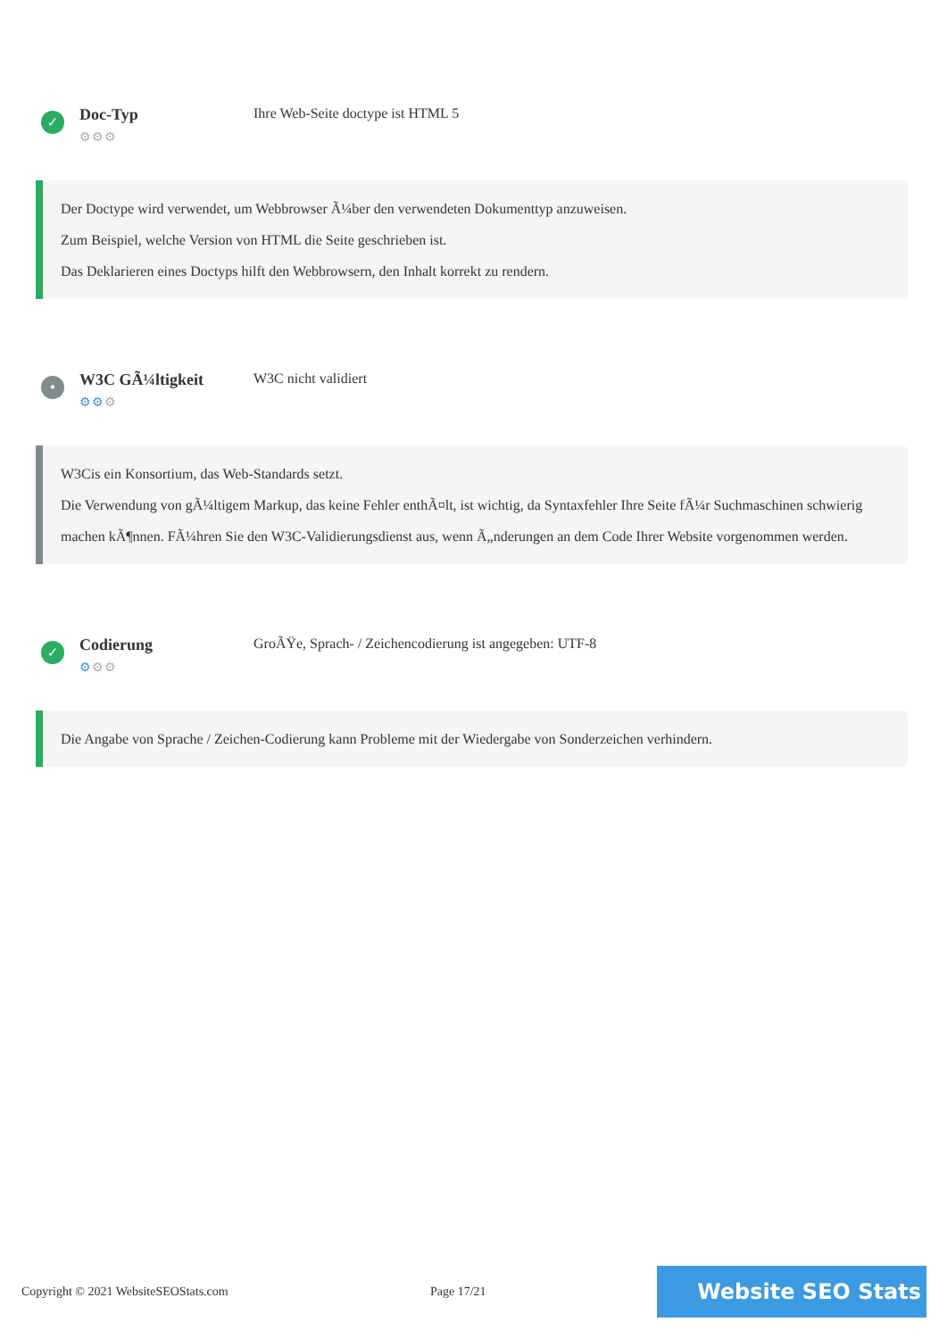✓
Doc-Typ
⚙⚙⚙
Ihre Web-Seite doctype ist HTML 5
Der Doctype wird verwendet, um Webbrowser Ã¼ber den verwendeten Dokumenttyp anzuweisen.
Zum Beispiel, welche Version von HTML die Seite geschrieben ist.
Das Deklarieren eines Doctyps hilft den Webbrowsern, den Inhalt korrekt zu rendern.
•
W3C GÃ¼ltigkeit
⚙⚙⚙
W3C nicht validiert
W3Cis ein Konsortium, das Web-Standards setzt.
Die Verwendung von gÃ¼ltigem Markup, das keine Fehler enthÃ¤lt, ist wichtig, da Syntaxfehler Ihre Seite fÃ¼r Suchmaschinen schwierig machen kÃ¶nnen. FÃ¼hren Sie den W3C-Validierungsdienst aus, wenn Ã„nderungen an dem Code Ihrer Website vorgenommen werden.
✓
Codierung
⚙⚙⚙
GroÃŸe, Sprach- / Zeichencodierung ist angegeben: UTF-8
Die Angabe von Sprache / Zeichen-Codierung kann Probleme mit der Wiedergabe von Sonderzeichen verhindern.
Copyright © 2021 WebsiteSEOStats.com Page 17/21
Website SEO Stats